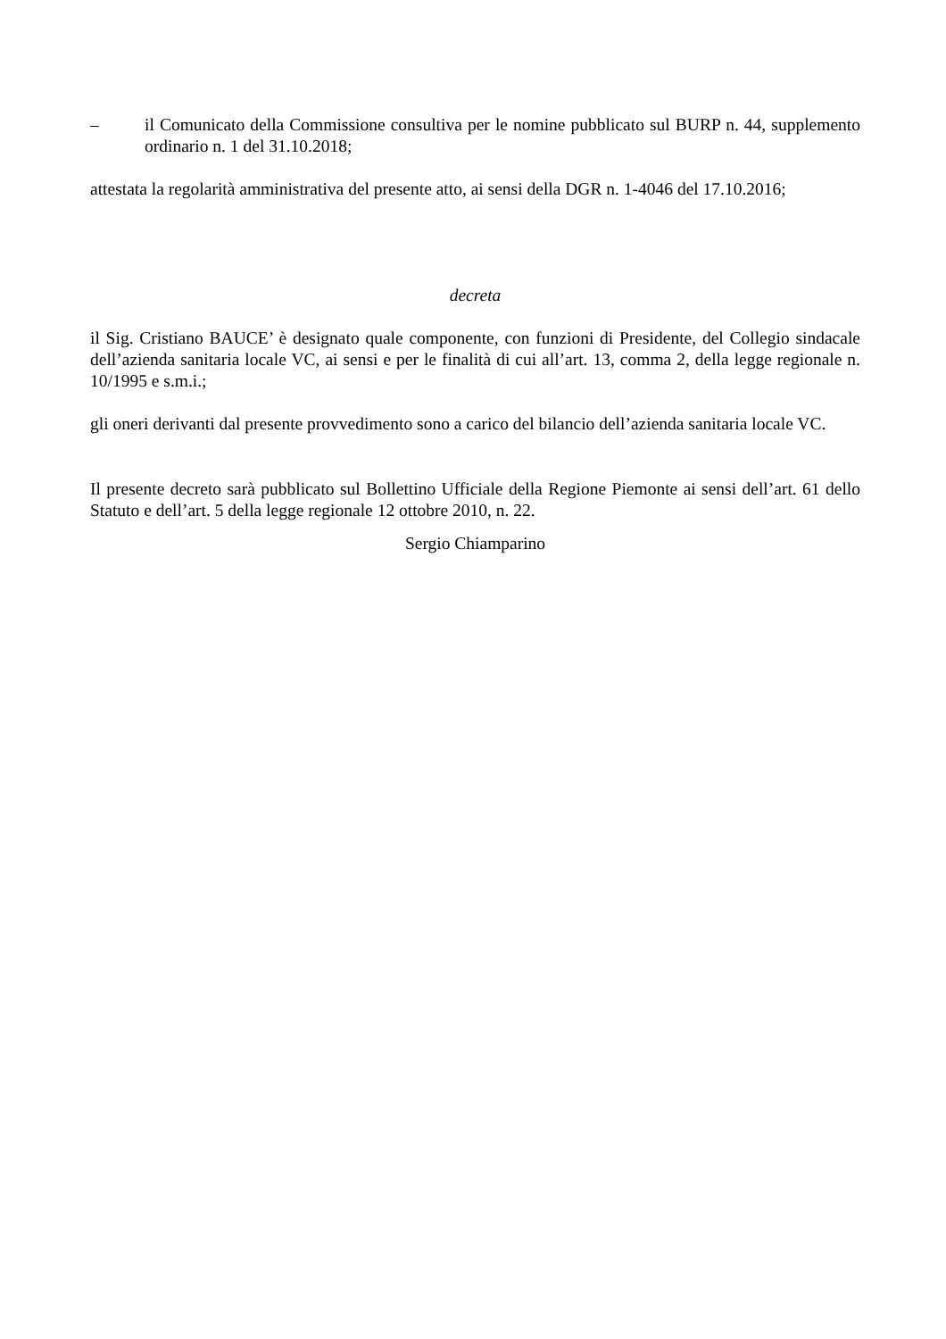– il Comunicato della Commissione consultiva per le nomine pubblicato sul BURP n. 44, supplemento ordinario n. 1 del 31.10.2018;
attestata la regolarità amministrativa del presente atto, ai sensi della DGR n. 1-4046 del 17.10.2016;
decreta
il Sig. Cristiano BAUCE’ è designato quale componente, con funzioni di Presidente, del Collegio sindacale dell’azienda sanitaria locale VC, ai sensi e per le finalità di cui all’art. 13, comma 2, della legge regionale n. 10/1995 e s.m.i.;
gli oneri derivanti dal presente provvedimento sono a carico del bilancio dell’azienda sanitaria locale VC.
Il presente decreto sarà pubblicato sul Bollettino Ufficiale della Regione Piemonte ai sensi dell’art. 61 dello Statuto e dell’art. 5 della legge regionale 12 ottobre 2010, n. 22.
Sergio Chiamparino